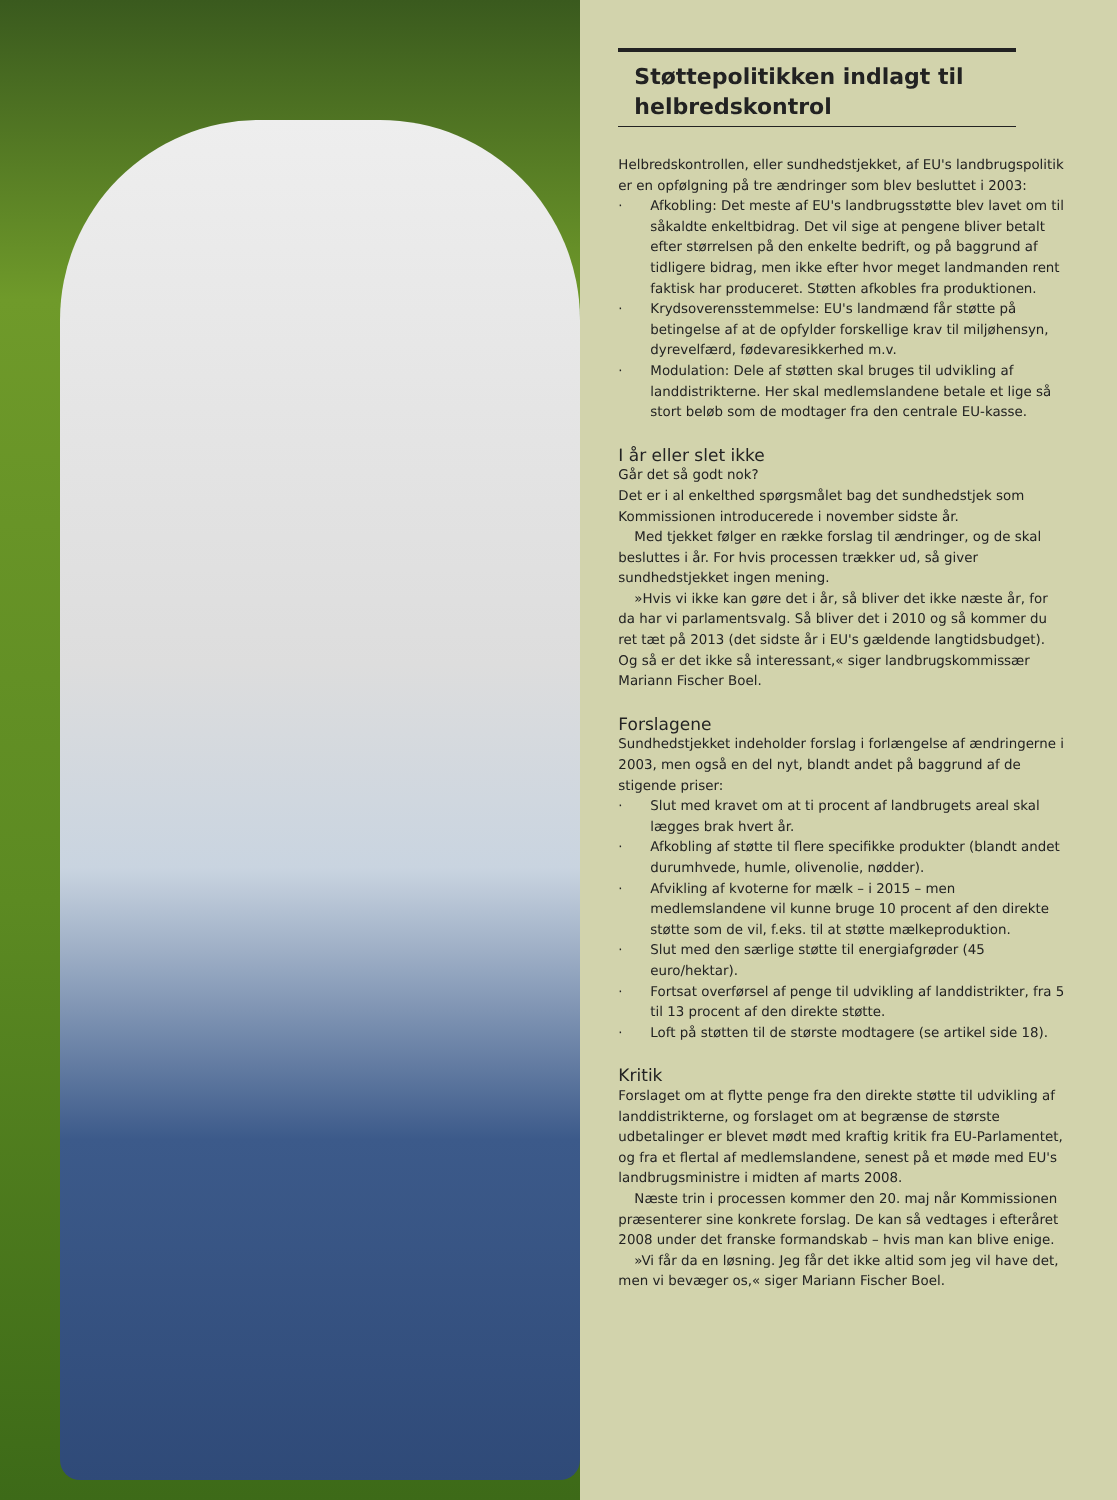Støttepolitikken indlagt til helbredskontrol
Helbredskontrollen, eller sundhedstjekket, af EU's landbrugspolitik er en opfølgning på tre ændringer som blev besluttet i 2003:
· Afkobling: Det meste af EU's landbrugsstøtte blev lavet om til såkaldte enkeltbidrag. Det vil sige at pengene bliver betalt efter størrelsen på den enkelte bedrift, og på baggrund af tidligere bidrag, men ikke efter hvor meget landmanden rent faktisk har produceret. Støtten afkobles fra produktionen.
· Krydsoverensstemmelse: EU's landmænd får støtte på betingelse af at de opfylder forskellige krav til miljøhensyn, dyrevelfærd, fødevaresikkerhed m.v.
· Modulation: Dele af støtten skal bruges til udvikling af landdistrikterne. Her skal medlemslandene betale et lige så stort beløb som de modtager fra den centrale EU-kasse.
I år eller slet ikke
Går det så godt nok?
Det er i al enkelthed spørgsmålet bag det sundhedstjek som Kommissionen introducerede i november sidste år.
Med tjekket følger en række forslag til ændringer, og de skal besluttes i år. For hvis processen trækker ud, så giver sundhedstjekket ingen mening.
»Hvis vi ikke kan gøre det i år, så bliver det ikke næste år, for da har vi parlamentsvalg. Så bliver det i 2010 og så kommer du ret tæt på 2013 (det sidste år i EU's gældende langtidsbudget). Og så er det ikke så interessant,« siger landbrugskommissær Mariann Fischer Boel.
Forslagene
Sundhedstjekket indeholder forslag i forlængelse af ændringerne i 2003, men også en del nyt, blandt andet på baggrund af de stigende priser:
· Slut med kravet om at ti procent af landbrugets areal skal lægges brak hvert år.
· Afkobling af støtte til flere specifikke produkter (blandt andet durumhvede, humle, olivenolie, nødder).
· Afvikling af kvoterne for mælk – i 2015 – men medlemslandene vil kunne bruge 10 procent af den direkte støtte som de vil, f.eks. til at støtte mælkeproduktion.
· Slut med den særlige støtte til energiafgrøder (45 euro/hektar).
· Fortsat overførsel af penge til udvikling af landdistrikter, fra 5 til 13 procent af den direkte støtte.
· Loft på støtten til de største modtagere (se artikel side 18).
Kritik
Forslaget om at flytte penge fra den direkte støtte til udvikling af landdistrikterne, og forslaget om at begrænse de største udbetalinger er blevet mødt med kraftig kritik fra EU-Parlamentet, og fra et flertal af medlemslandene, senest på et møde med EU's landbrugsministre i midten af marts 2008.
Næste trin i processen kommer den 20. maj når Kommissionen præsenterer sine konkrete forslag. De kan så vedtages i efteråret 2008 under det franske formandskab – hvis man kan blive enige.
»Vi får da en løsning. Jeg får det ikke altid som jeg vil have det, men vi bevæger os,« siger Mariann Fischer Boel.